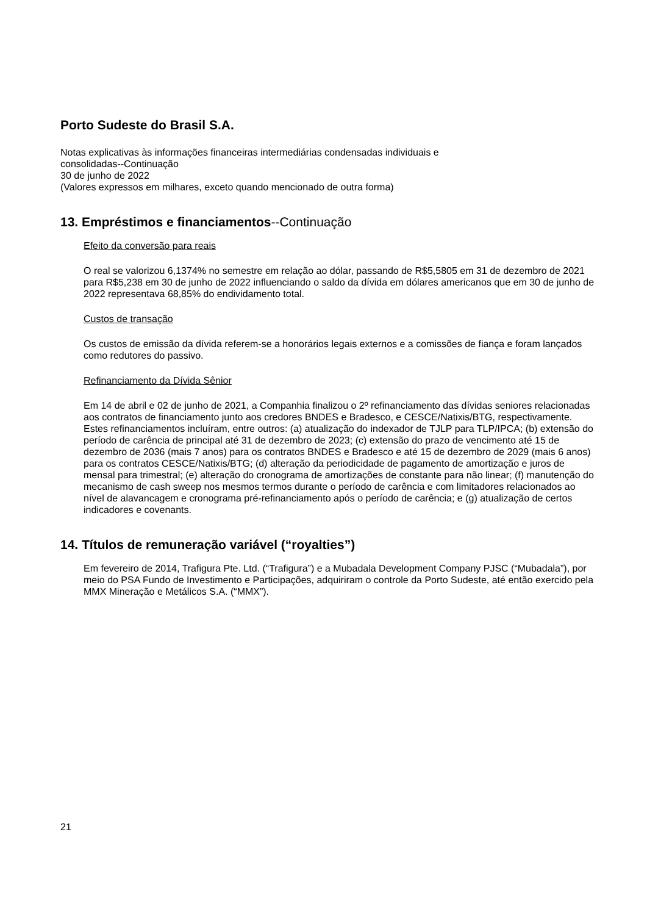Porto Sudeste do Brasil S.A.
Notas explicativas às informações financeiras intermediárias condensadas individuais e
consolidadas--Continuação
30 de junho de 2022
(Valores expressos em milhares, exceto quando mencionado de outra forma)
13. Empréstimos e financiamentos--Continuação
Efeito da conversão para reais
O real se valorizou 6,1374% no semestre em relação ao dólar, passando de R$5,5805 em 31 de dezembro de 2021 para R$5,238 em 30 de junho de 2022 influenciando o saldo da dívida em dólares americanos que em 30 de junho de 2022 representava 68,85% do endividamento total.
Custos de transação
Os custos de emissão da dívida referem-se a honorários legais externos e a comissões de fiança e foram lançados como redutores do passivo.
Refinanciamento da Dívida Sênior
Em 14 de abril e 02 de junho de 2021, a Companhia finalizou o 2º refinanciamento das dívidas seniores relacionadas aos contratos de financiamento junto aos credores BNDES e Bradesco, e CESCE/Natixis/BTG, respectivamente. Estes refinanciamentos incluíram, entre outros: (a) atualização do indexador de TJLP para TLP/IPCA; (b) extensão do período de carência de principal até 31 de dezembro de 2023; (c) extensão do prazo de vencimento até 15 de dezembro de 2036 (mais 7 anos) para os contratos BNDES e Bradesco e até 15 de dezembro de 2029 (mais 6 anos) para os contratos CESCE/Natixis/BTG; (d) alteração da periodicidade de pagamento de amortização e juros de mensal para trimestral; (e) alteração do cronograma de amortizações de constante para não linear; (f) manutenção do mecanismo de cash sweep nos mesmos termos durante o período de carência e com limitadores relacionados ao nível de alavancagem e cronograma pré-refinanciamento após o período de carência; e (g) atualização de certos indicadores e covenants.
14. Títulos de remuneração variável (“royalties”)
Em fevereiro de 2014, Trafigura Pte. Ltd. (“Trafigura”) e a Mubadala Development Company PJSC (“Mubadala”), por meio do PSA Fundo de Investimento e Participações, adquiriram o controle da Porto Sudeste, até então exercido pela MMX Mineração e Metálicos S.A. (“MMX”).
21